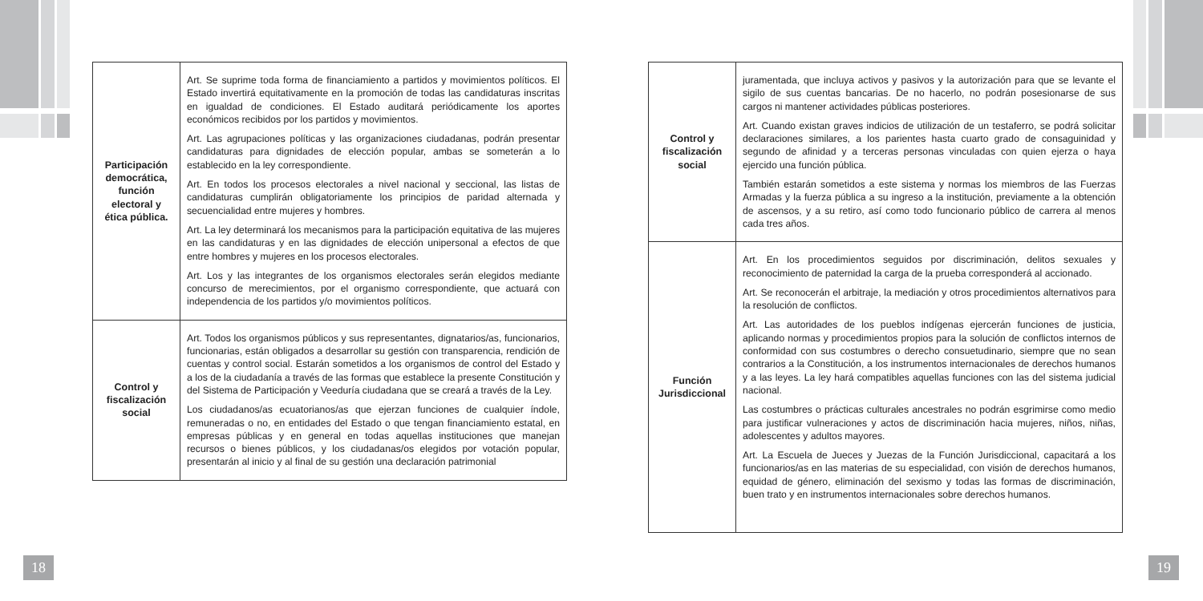| Participación democrática, función electoral y ética pública. | Art. Se suprime toda forma de financiamiento a partidos y movimientos políticos. El Estado invertirá equitativamente en la promoción de todas las candidaturas inscritas en igualdad de condiciones. El Estado auditará periódicamente los aportes económicos recibidos por los partidos y movimientos. Art. Las agrupaciones políticas y las organizaciones ciudadanas, podrán presentar candidaturas para dignidades de elección popular, ambas se someterán a lo establecido en la ley correspondiente. Art. En todos los procesos electorales a nivel nacional y seccional, las listas de candidaturas cumplirán obligatoriamente los principios de paridad alternada y secuencialidad entre mujeres y hombres. Art. La ley determinará los mecanismos para la participación equitativa de las mujeres en las candidaturas y en las dignidades de elección unipersonal a efectos de que entre hombres y mujeres en los procesos electorales. Art. Los y las integrantes de los organismos electorales serán elegidos mediante concurso de merecimientos, por el organismo correspondiente, que actuará con independencia de los partidos y/o movimientos políticos. |
| Control y fiscalización social | Art. Todos los organismos públicos y sus representantes, dignatarios/as, funcionarios, funcionarias, están obligados a desarrollar su gestión con transparencia, rendición de cuentas y control social. Estarán sometidos a los organismos de control del Estado y a los de la ciudadanía a través de las formas que establece la presente Constitución y del Sistema de Participación y Veeduría ciudadana que se creará a través de la Ley. Los ciudadanos/as ecuatorianos/as que ejerzan funciones de cualquier índole, remuneradas o no, en entidades del Estado o que tengan financiamiento estatal, en empresas públicas y en general en todas aquellas instituciones que manejan recursos o bienes públicos, y los ciudadanas/os elegidos por votación popular, presentarán al inicio y al final de su gestión una declaración patrimonial |
| Control y fiscalización social | juramentada, que incluya activos y pasivos y la autorización para que se levante el sigilo de sus cuentas bancarias. De no hacerlo, no podrán posesionarse de sus cargos ni mantener actividades públicas posteriores. Art. Cuando existan graves indicios de utilización de un testaferro, se podrá solicitar declaraciones similares, a los parientes hasta cuarto grado de consaguinidad y segundo de afinidad y a terceras personas vinculadas con quien ejerza o haya ejercido una función pública. También estarán sometidos a este sistema y normas los miembros de las Fuerzas Armadas y la fuerza pública a su ingreso a la institución, previamente a la obtención de ascensos, y a su retiro, así como todo funcionario público de carrera al menos cada tres años. |
| Función Jurisdiccional | Art. En los procedimientos seguidos por discriminación, delitos sexuales y reconocimiento de paternidad la carga de la prueba corresponderá al accionado. Art. Se reconocerán el arbitraje, la mediación y otros procedimientos alternativos para la resolución de conflictos. Art. Las autoridades de los pueblos indígenas ejercerán funciones de justicia, aplicando normas y procedimientos propios para la solución de conflictos internos de conformidad con sus costumbres o derecho consuetudinario, siempre que no sean contrarios a la Constitución, a los instrumentos internacionales de derechos humanos y a las leyes. La ley hará compatibles aquellas funciones con las del sistema judicial nacional. Las costumbres o prácticas culturales ancestrales no podrán esgrimirse como medio para justificar vulneraciones y actos de discriminación hacia mujeres, niños, niñas, adolescentes y adultos mayores. Art. La Escuela de Jueces y Juezas de la Función Jurisdiccional, capacitará a los funcionarios/as en las materias de su especialidad, con visión de derechos humanos, equidad de género, eliminación del sexismo y todas las formas de discriminación, buen trato y en instrumentos internacionales sobre derechos humanos. |
18 19